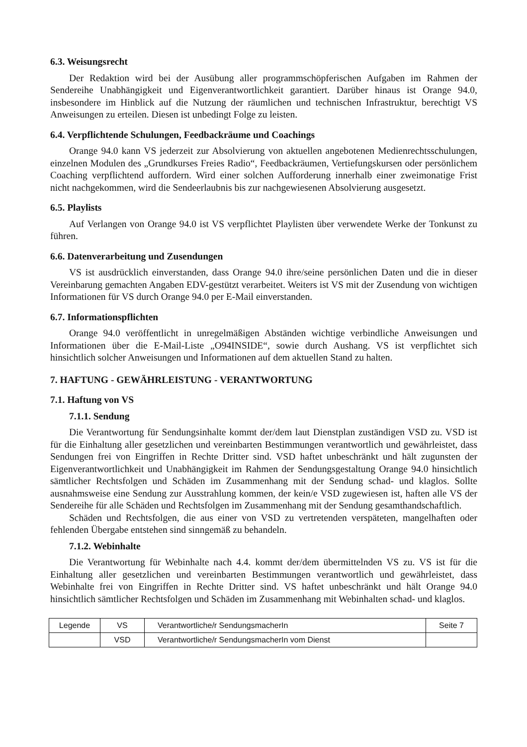6.3. Weisungsrecht
Der Redaktion wird bei der Ausübung aller programmschöpferischen Aufgaben im Rahmen der Sendereihe Unabhängigkeit und Eigenverantwortlichkeit garantiert. Darüber hinaus ist Orange 94.0, insbesondere im Hinblick auf die Nutzung der räumlichen und technischen Infrastruktur, berechtigt VS Anweisungen zu erteilen. Diesen ist unbedingt Folge zu leisten.
6.4. Verpflichtende Schulungen, Feedbackräume und Coachings
Orange 94.0 kann VS jederzeit zur Absolvierung von aktuellen angebotenen Medienrechtsschulungen, einzelnen Modulen des „Grundkurses Freies Radio“, Feedbackräumen, Vertiefungskursen oder persönlichem Coaching verpflichtend auffordern. Wird einer solchen Aufforderung innerhalb einer zweimonatige Frist nicht nachgekommen, wird die Sendeerlaubnis bis zur nachgewiesenen Absolvierung ausgesetzt.
6.5. Playlists
Auf Verlangen von Orange 94.0 ist VS verpflichtet Playlisten über verwendete Werke der Tonkunst zu führen.
6.6. Datenverarbeitung und Zusendungen
VS ist ausdrücklich einverstanden, dass Orange 94.0 ihre/seine persönlichen Daten und die in dieser Vereinbarung gemachten Angaben EDV-gestützt verarbeitet. Weiters ist VS mit der Zusendung von wichtigen Informationen für VS durch Orange 94.0 per E-Mail einverstanden.
6.7. Informationspflichten
Orange 94.0 veröffentlicht in unregelmäßigen Abständen wichtige verbindliche Anweisungen und Informationen über die E-Mail-Liste „O94INSIDE“, sowie durch Aushang. VS ist verpflichtet sich hinsichtlich solcher Anweisungen und Informationen auf dem aktuellen Stand zu halten.
7. HAFTUNG - GEWÄHRLEISTUNG - VERANTWORTUNG
7.1. Haftung von VS
7.1.1. Sendung
Die Verantwortung für Sendungsinhalte kommt der/dem laut Dienstplan zuständigen VSD zu. VSD ist für die Einhaltung aller gesetzlichen und vereinbarten Bestimmungen verantwortlich und gewährleistet, dass Sendungen frei von Eingriffen in Rechte Dritter sind. VSD haftet unbeschränkt und hält zugunsten der Eigenverantwortlichkeit und Unabhängigkeit im Rahmen der Sendungsgestaltung Orange 94.0 hinsichtlich sämtlicher Rechtsfolgen und Schäden im Zusammenhang mit der Sendung schad- und klaglos. Sollte ausnahmsweise eine Sendung zur Ausstrahlung kommen, der kein/e VSD zugewiesen ist, haften alle VS der Sendereihe für alle Schäden und Rechtsfolgen im Zusammenhang mit der Sendung gesamthandschaftlich.
Schäden und Rechtsfolgen, die aus einer von VSD zu vertretenden verspäteten, mangelhaften oder fehlenden Übergabe entstehen sind sinngemäß zu behandeln.
7.1.2. Webinhalte
Die Verantwortung für Webinhalte nach 4.4. kommt der/dem übermittelnden VS zu. VS ist für die Einhaltung aller gesetzlichen und vereinbarten Bestimmungen verantwortlich und gewährleistet, dass Webinhalte frei von Eingriffen in Rechte Dritter sind. VS haftet unbeschränkt und hält Orange 94.0 hinsichtlich sämtlicher Rechtsfolgen und Schäden im Zusammenhang mit Webinhalten schad- und klaglos.
| Legende | VS | Verantwortliche/r SendungsmacherIn | Seite 7 |
| | VSD | Verantwortliche/r SendungsmacherIn vom Dienst | |